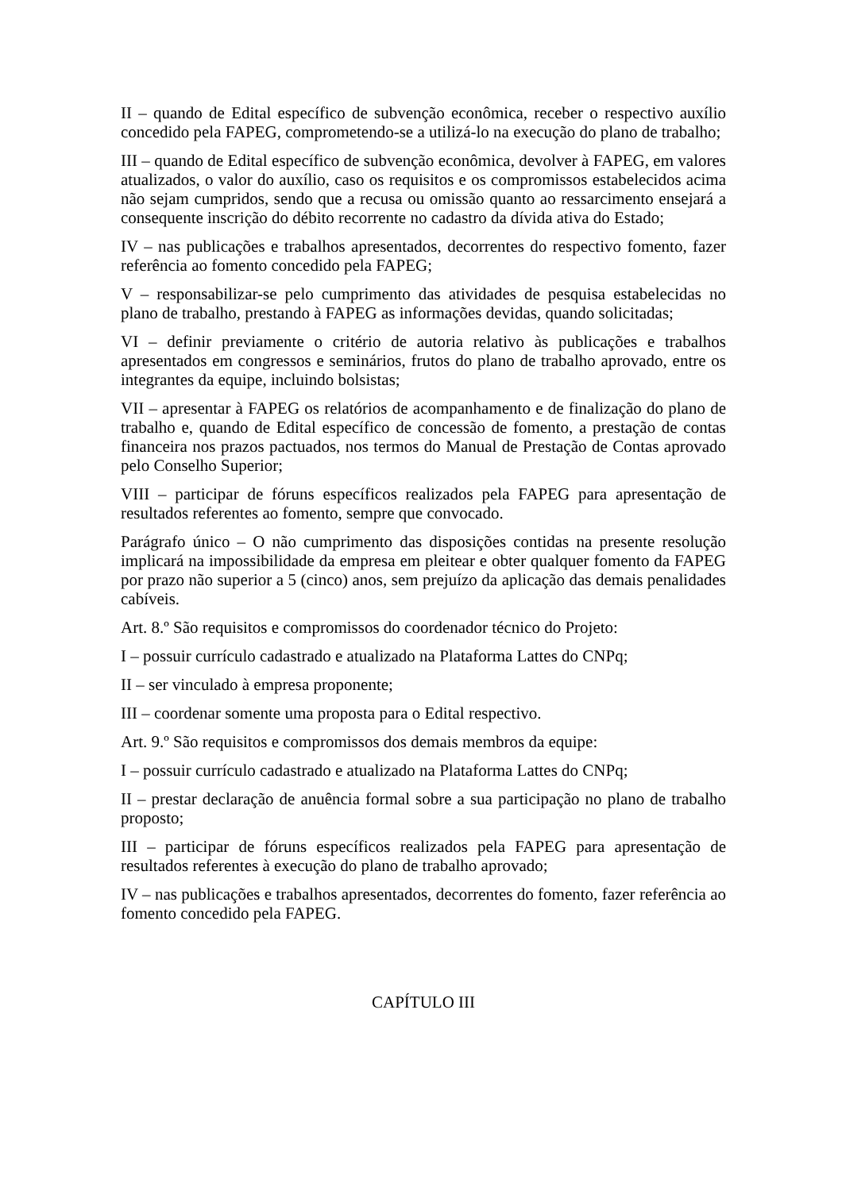II – quando de Edital específico de subvenção econômica, receber o respectivo auxílio concedido pela FAPEG, comprometendo-se a utilizá-lo na execução do plano de trabalho;
III – quando de Edital específico de subvenção econômica, devolver à FAPEG, em valores atualizados, o valor do auxílio, caso os requisitos e os compromissos estabelecidos acima não sejam cumpridos, sendo que a recusa ou omissão quanto ao ressarcimento ensejará a consequente inscrição do débito recorrente no cadastro da dívida ativa do Estado;
IV – nas publicações e trabalhos apresentados, decorrentes do respectivo fomento, fazer referência ao fomento concedido pela FAPEG;
V – responsabilizar-se pelo cumprimento das atividades de pesquisa estabelecidas no plano de trabalho, prestando à FAPEG as informações devidas, quando solicitadas;
VI – definir previamente o critério de autoria relativo às publicações e trabalhos apresentados em congressos e seminários, frutos do plano de trabalho aprovado, entre os integrantes da equipe, incluindo bolsistas;
VII – apresentar à FAPEG os relatórios de acompanhamento e de finalização do plano de trabalho e, quando de Edital específico de concessão de fomento, a prestação de contas financeira nos prazos pactuados, nos termos do Manual de Prestação de Contas aprovado pelo Conselho Superior;
VIII – participar de fóruns específicos realizados pela FAPEG para apresentação de resultados referentes ao fomento, sempre que convocado.
Parágrafo único – O não cumprimento das disposições contidas na presente resolução implicará na impossibilidade da empresa em pleitear e obter qualquer fomento da FAPEG por prazo não superior a 5 (cinco) anos, sem prejuízo da aplicação das demais penalidades cabíveis.
Art. 8.º São requisitos e compromissos do coordenador técnico do Projeto:
I – possuir currículo cadastrado e atualizado na Plataforma Lattes do CNPq;
II – ser vinculado à empresa proponente;
III – coordenar somente uma proposta para o Edital respectivo.
Art. 9.º São requisitos e compromissos dos demais membros da equipe:
I – possuir currículo cadastrado e atualizado na Plataforma Lattes do CNPq;
II – prestar declaração de anuência formal sobre a sua participação no plano de trabalho proposto;
III – participar de fóruns específicos realizados pela FAPEG para apresentação de resultados referentes à execução do plano de trabalho aprovado;
IV – nas publicações e trabalhos apresentados, decorrentes do fomento, fazer referência ao fomento concedido pela FAPEG.
CAPÍTULO III